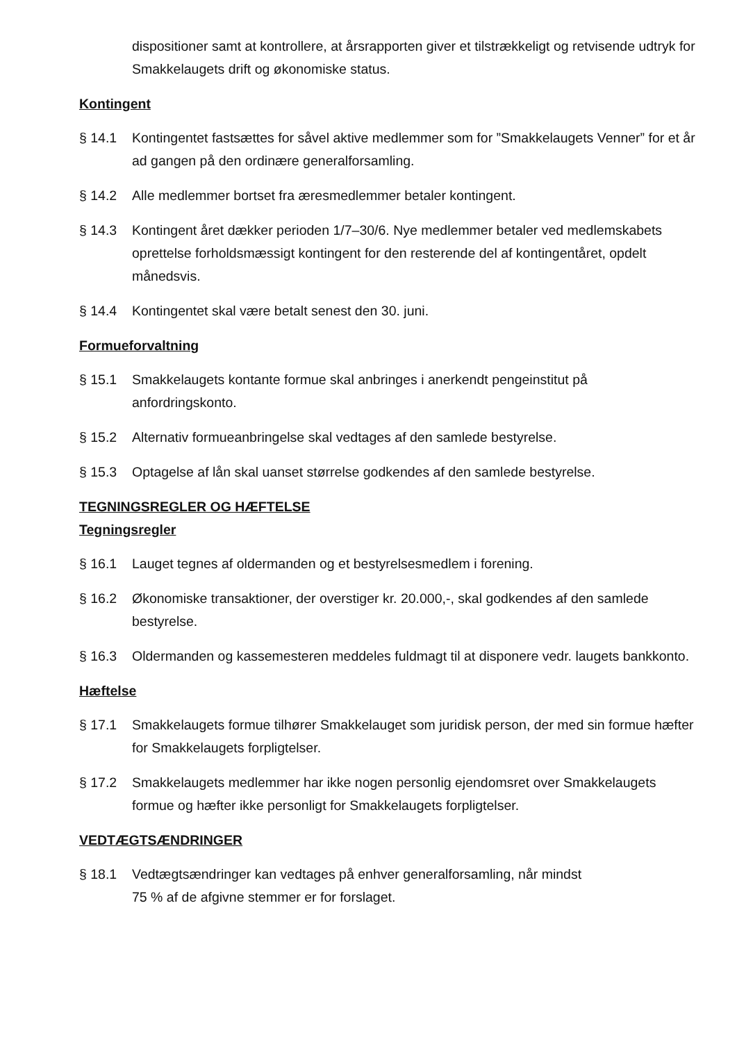dispositioner samt at kontrollere, at årsrapporten giver et tilstrækkeligt og retvisende udtryk for Smakkelaugets drift og økonomiske status.
Kontingent
§ 14.1 Kontingentet fastsættes for såvel aktive medlemmer som for ”Smakkelaugets Venner” for et år ad gangen på den ordinære generalforsamling.
§ 14.2 Alle medlemmer bortset fra æresmedlemmer betaler kontingent.
§ 14.3 Kontingent året dækker perioden 1/7–30/6. Nye medlemmer betaler ved medlemskabets oprettelse forholdsmæssigt kontingent for den resterende del af kontingentåret, opdelt månedsvis.
§ 14.4 Kontingentet skal være betalt senest den 30. juni.
Formueforvaltning
§ 15.1 Smakkelaugets kontante formue skal anbringes i anerkendt pengeinstitut på anfordringskonto.
§ 15.2 Alternativ formueanbringelse skal vedtages af den samlede bestyrelse.
§ 15.3 Optagelse af lån skal uanset størrelse godkendes af den samlede bestyrelse.
TEGNINGSREGLER OG HÆFTELSE
Tegningsregler
§ 16.1 Lauget tegnes af oldermanden og et bestyrelsesmedlem i forening.
§ 16.2 Økonomiske transaktioner, der overstiger kr. 20.000,-, skal godkendes af den samlede bestyrelse.
§ 16.3 Oldermanden og kassemesteren meddeles fuldmagt til at disponere vedr. laugets bankkonto.
Hæftelse
§ 17.1 Smakkelaugets formue tilhører Smakkelauget som juridisk person, der med sin formue hæfter for Smakkelaugets forpligtelser.
§ 17.2 Smakkelaugets medlemmer har ikke nogen personlig ejendomsret over Smakkelaugets formue og hæfter ikke personligt for Smakkelaugets forpligtelser.
VEDTÆGTSÆNDRINGER
§ 18.1 Vedtægtsændringer kan vedtages på enhver generalforsamling, når mindst
75 % af de afgivne stemmer er for forslaget.